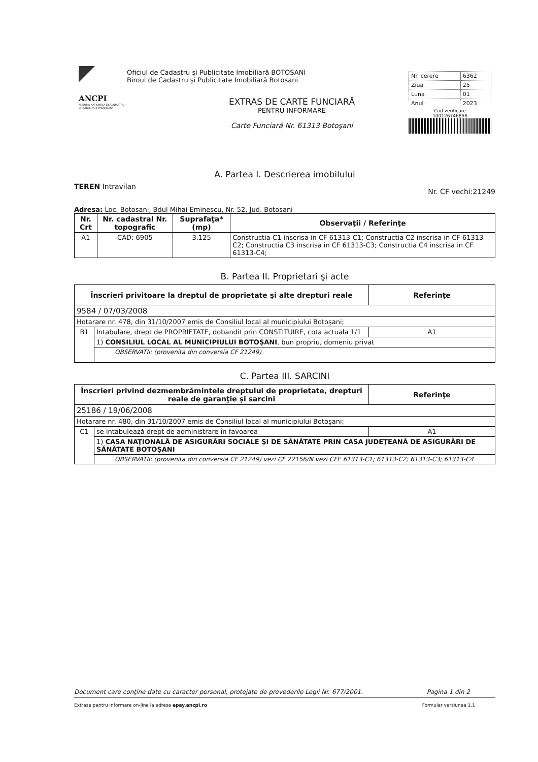ANCPI
AGENTIA NATIONALA DE CADASTRU SI PUBLICITATE IMOBILIARA
Oficiul de Cadastru şi Publicitate Imobiliară BOTOSANI
Biroul de Cadastru şi Publicitate Imobiliară Botosani
EXTRAS DE CARTE FUNCIARĂ
PENTRU INFORMARE
Carte Funciară Nr. 61313 Botoşani
| Nr. cerere | 6362 |
| Ziua | 25 |
| Luna | 01 |
| Anul | 2023 |
Cod verificare
100126746856
A. Partea I. Descrierea imobilului
TEREN Intravilan Nr. CF vechi:21249
Adresa: Loc. Botosani, Bdul Mihai Eminescu, Nr. 52, Jud. Botosani
| Nr. Crt | Nr. cadastral Nr. topografic | Suprafaţa* (mp) | Observaţii / Referinţe |
| --- | --- | --- | --- |
| A1 | CAD: 6905 | 3.125 | Constructia C1 inscrisa in CF 61313-C1; Constructia C2 inscrisa in CF 61313-C2; Constructia C3 inscrisa in CF 61313-C3; Constructia C4 inscrisa in CF 61313-C4; |
B. Partea II. Proprietari şi acte
| Înscrieri privitoare la dreptul de proprietate şi alte drepturi reale | | Referinţe |
| --- | --- | --- |
| 9584 / 07/03/2008 | | |
| Hotarare nr. 478, din 31/10/2007 emis de Consiliul local al municipiului Botoşani; | | |
| B1 | Intabulare, drept de PROPRIETATE, dobandit prin CONSTITUIRE, cota actuala 1/1 | A1 |
| | 1) CONSILIUL LOCAL AL MUNICIPIULUI BOTOŞANI , bun propriu, domeniu privat | |
| | OBSERVATII: (provenita din conversia CF 21249) | |
C. Partea III. SARCINI
| Înscrieri privind dezmembrămintele dreptului de proprietate, drepturi reale de garanţie şi sarcini | | Referinţe |
| --- | --- | --- |
| 25186 / 19/06/2008 | | |
| Hotarare nr. 480, din 31/10/2007 emis de Consiliul local al municipiului Botoşani; | | |
| C1 | se intabulează drept de administrare în favoarea | A1 |
| | 1) CASA NAŢIONALĂ DE ASIGURĂRI SOCIALE ŞI DE SĂNĂTATE PRIN CASA JUDEŢEANĂ DE ASIGURĂRI DE SĂNĂTATE BOTOŞANI | |
| | OBSERVATII: (provenita din conversia CF 21249) vezi CF 22156/N vezi CFE 61313-C1; 61313-C2; 61313-C3; 61313-C4 | |
Document care conţine date cu caracter personal, protejate de prevederile Legii Nr. 677/2001. Pagina 1 din 2
Extrase pentru informare on-line la adresa epay.ancpi.ro Formular versiunea 1.1